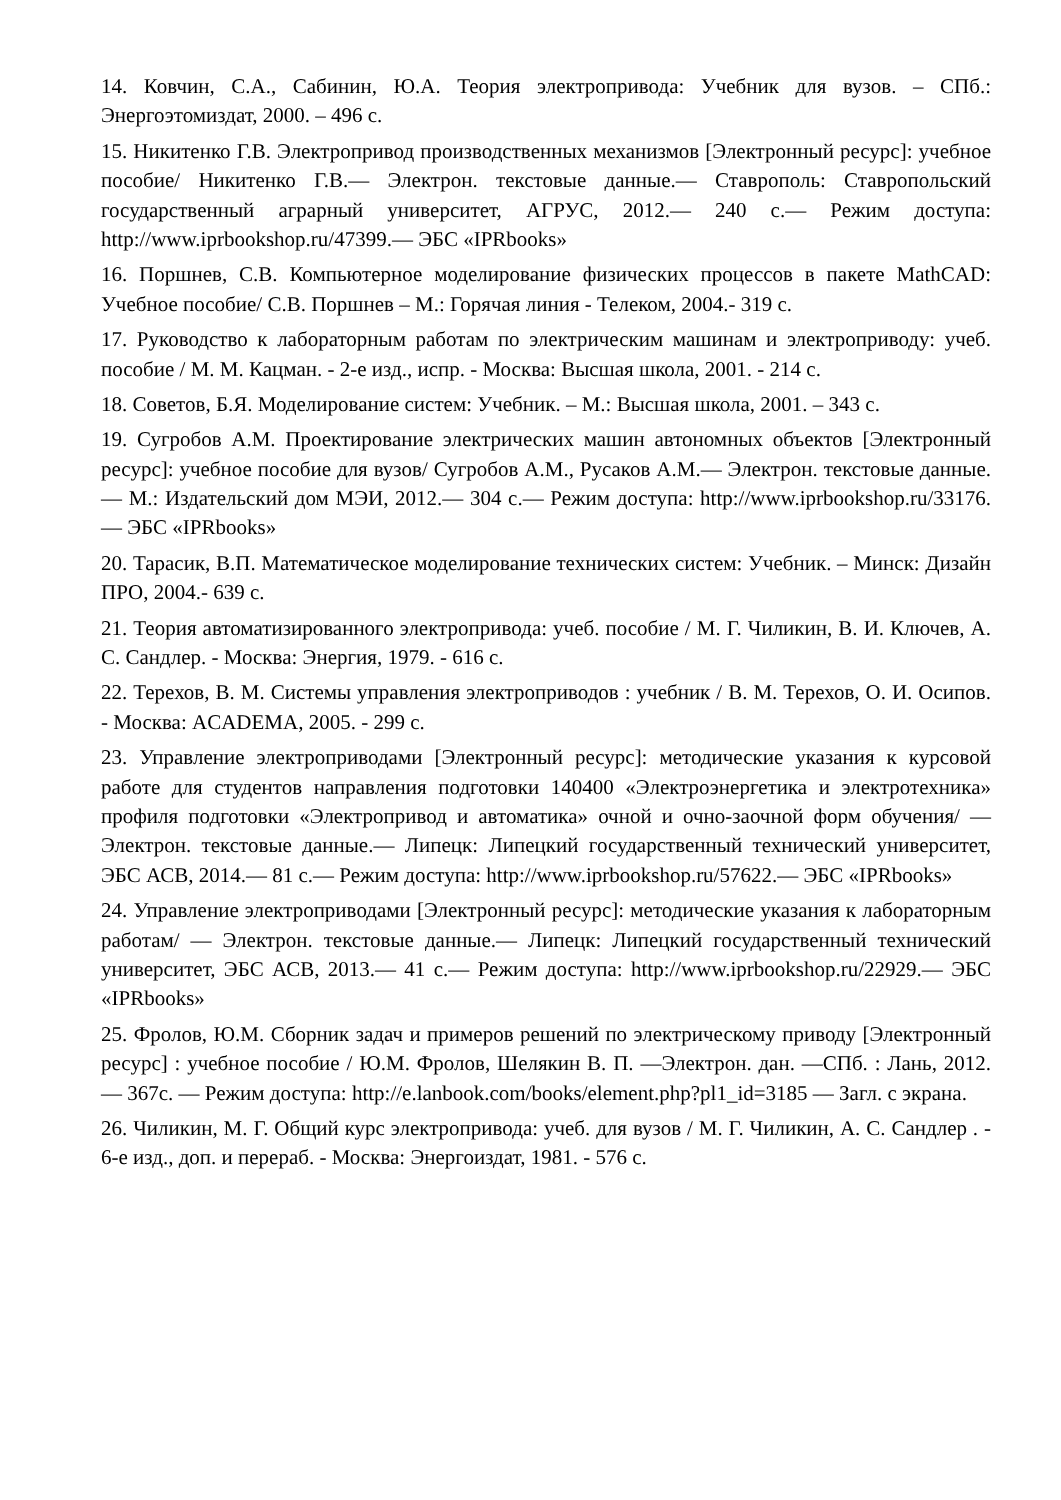14. Ковчин, С.А., Сабинин, Ю.А. Теория электропривода: Учебник для вузов. – СПб.: Энергоэтомиздат, 2000. – 496 с.
15. Никитенко Г.В. Электропривод производственных механизмов [Электронный ресурс]: учебное пособие/ Никитенко Г.В.— Электрон. текстовые данные.— Ставрополь: Ставропольский государственный аграрный университет, АГРУС, 2012.— 240 с.— Режим доступа: http://www.iprbookshop.ru/47399.— ЭБС «IPRbooks»
16. Поршнев, С.В. Компьютерное моделирование физических процессов в пакете MathCAD: Учебное пособие/ С.В. Поршнев – М.: Горячая линия - Телеком, 2004.- 319 с.
17. Руководство к лабораторным работам по электрическим машинам и электроприводу: учеб. пособие / М. М. Кацман. - 2-е изд., испр. - Москва: Высшая школа, 2001. - 214 с.
18. Советов, Б.Я. Моделирование систем: Учебник. – М.: Высшая школа, 2001. – 343 с.
19. Сугробов А.М. Проектирование электрических машин автономных объектов [Электронный ресурс]: учебное пособие для вузов/ Сугробов А.М., Русаков А.М.— Электрон. текстовые данные.— М.: Издательский дом МЭИ, 2012.— 304 с.— Режим доступа: http://www.iprbookshop.ru/33176.— ЭБС «IPRbooks»
20. Тарасик, В.П. Математическое моделирование технических систем: Учебник. – Минск: Дизайн ПРО, 2004.- 639 с.
21. Теория автоматизированного электропривода: учеб. пособие / М. Г. Чиликин, В. И. Ключев, А. С. Сандлер. - Москва: Энергия, 1979. - 616 с.
22. Терехов, В. М. Системы управления электроприводов : учебник / В. М. Терехов, О. И. Осипов. - Москва: ACADEMA, 2005. - 299 с.
23. Управление электроприводами [Электронный ресурс]: методические указания к курсовой работе для студентов направления подготовки 140400 «Электроэнергетика и электротехника» профиля подготовки «Электропривод и автоматика» очной и очно-заочной форм обучения/ — Электрон. текстовые данные.— Липецк: Липецкий государственный технический университет, ЭБС АСВ, 2014.— 81 с.— Режим доступа: http://www.iprbookshop.ru/57622.— ЭБС «IPRbooks»
24. Управление электроприводами [Электронный ресурс]: методические указания к лабораторным работам/ — Электрон. текстовые данные.— Липецк: Липецкий государственный технический университет, ЭБС АСВ, 2013.— 41 с.— Режим доступа: http://www.iprbookshop.ru/22929.— ЭБС «IPRbooks»
25. Фролов, Ю.М. Сборник задач и примеров решений по электрическому приводу [Электронный ресурс] : учебное пособие / Ю.М. Фролов, Шелякин В. П. —Электрон. дан. —СПб. : Лань, 2012. — 367с. — Режим доступа: http://e.lanbook.com/books/element.php?pl1_id=3185 — Загл. с экрана.
26. Чиликин, М. Г. Общий курс электропривода: учеб. для вузов / М. Г. Чиликин, А. С. Сандлер . - 6-е изд., доп. и перераб. - Москва: Энергоиздат, 1981. - 576 с.